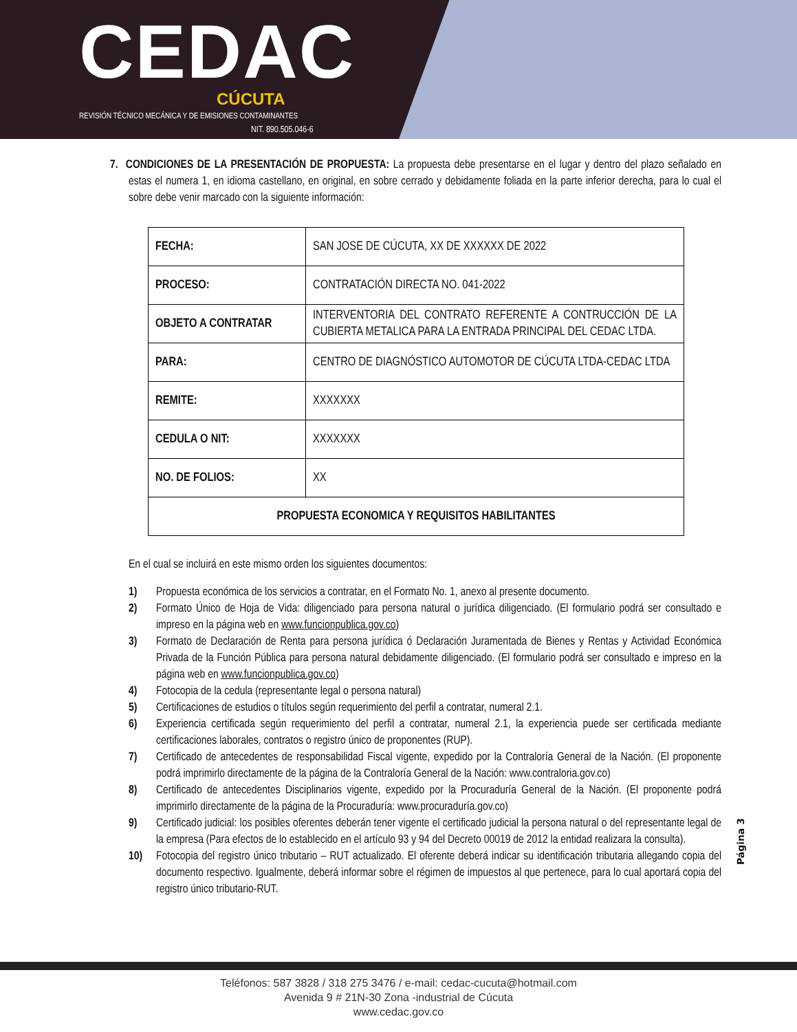CEDAC
CÚCUTA
REVISIÓN TÉCNICO MECÁNICA Y DE EMISIONES CONTAMINANTES
NIT. 890.505.046-6
7. CONDICIONES DE LA PRESENTACIÓN DE PROPUESTA: La propuesta debe presentarse en el lugar y dentro del plazo señalado en estas el numera 1, en idioma castellano, en original, en sobre cerrado y debidamente foliada en la parte inferior derecha, para lo cual el sobre debe venir marcado con la siguiente información:
| FECHA: | SAN JOSE DE CÚCUTA, XX DE XXXXXX DE 2022 |
| PROCESO: | CONTRATACIÓN DIRECTA NO. 041-2022 |
| OBJETO A CONTRATAR | INTERVENTORIA DEL CONTRATO REFERENTE A CONTRUCCIÓN DE LA CUBIERTA METALICA PARA LA ENTRADA PRINCIPAL DEL CEDAC LTDA. |
| PARA: | CENTRO DE DIAGNÓSTICO AUTOMOTOR DE CÚCUTA LTDA-CEDAC LTDA |
| REMITE: | XXXXXXX |
| CEDULA O NIT: | XXXXXXX |
| NO. DE FOLIOS: | XX |
| PROPUESTA ECONOMICA Y REQUISITOS HABILITANTES | |
En el cual se incluirá en este mismo orden los siguientes documentos:
1) Propuesta económica de los servicios a contratar, en el Formato No. 1, anexo al presente documento.
2) Formato Único de Hoja de Vida: diligenciado para persona natural o jurídica diligenciado. (El formulario podrá ser consultado e impreso en la página web en www.funcionpublica.gov.co)
3) Formato de Declaración de Renta para persona jurídica ó Declaración Juramentada de Bienes y Rentas y Actividad Económica Privada de la Función Pública para persona natural debidamente diligenciado. (El formulario podrá ser consultado e impreso en la página web en www.funcionpublica.gov.co)
4) Fotocopia de la cedula (representante legal o persona natural)
5) Certificaciones de estudios o títulos según requerimiento del perfil a contratar, numeral 2.1.
6) Experiencia certificada según requerimiento del perfil a contratar, numeral 2.1, la experiencia puede ser certificada mediante certificaciones laborales, contratos o registro único de proponentes (RUP).
7) Certificado de antecedentes de responsabilidad Fiscal vigente, expedido por la Contraloría General de la Nación. (El proponente podrá imprimirlo directamente de la página de la Contraloría General de la Nación: www.contraloria.gov.co)
8) Certificado de antecedentes Disciplinarios vigente, expedido por la Procuraduría General de la Nación. (El proponente podrá imprimirlo directamente de la página de la Procuraduría: www.procuraduría.gov.co)
9) Certificado judicial: los posibles oferentes deberán tener vigente el certificado judicial la persona natural o del representante legal de la empresa (Para efectos de lo establecido en el artículo 93 y 94 del Decreto 00019 de 2012 la entidad realizara la consulta).
10) Fotocopia del registro único tributario – RUT actualizado. El oferente deberá indicar su identificación tributaria allegando copia del documento respectivo. Igualmente, deberá informar sobre el régimen de impuestos al que pertenece, para lo cual aportará copia del registro único tributario-RUT.
Página 3
Teléfonos: 587 3828 / 318 275 3476 / e-mail: cedac-cucuta@hotmail.com
Avenida 9 # 21N-30 Zona -industrial de Cúcuta
www.cedac.gov.co